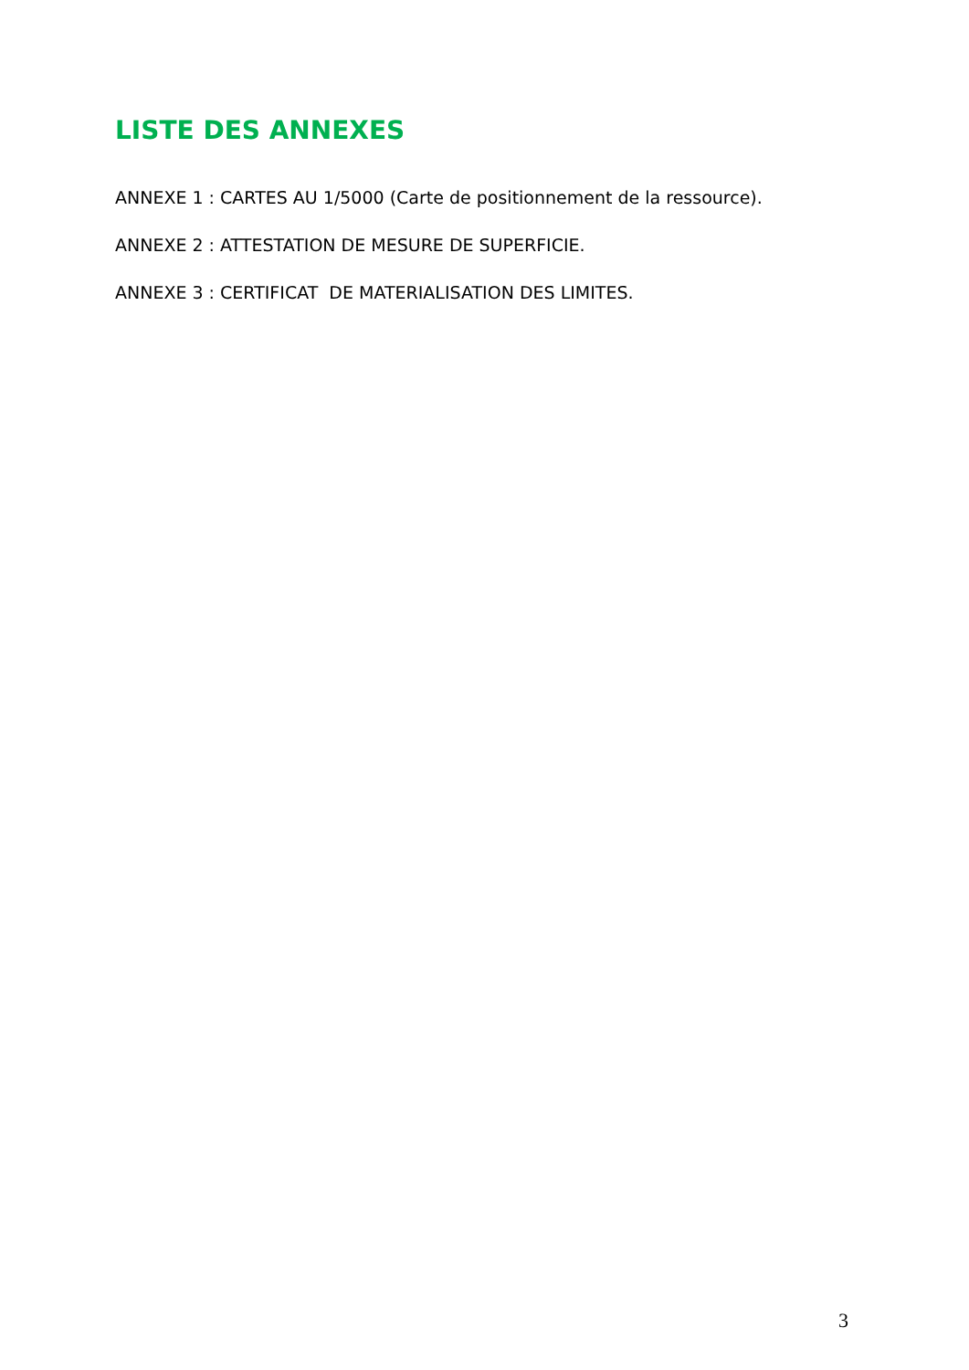LISTE DES ANNEXES
ANNEXE 1 : CARTES AU 1/5000 (Carte de positionnement de la ressource).
ANNEXE 2 : ATTESTATION DE MESURE DE SUPERFICIE.
ANNEXE 3 : CERTIFICAT DE MATERIALISATION DES LIMITES.
3